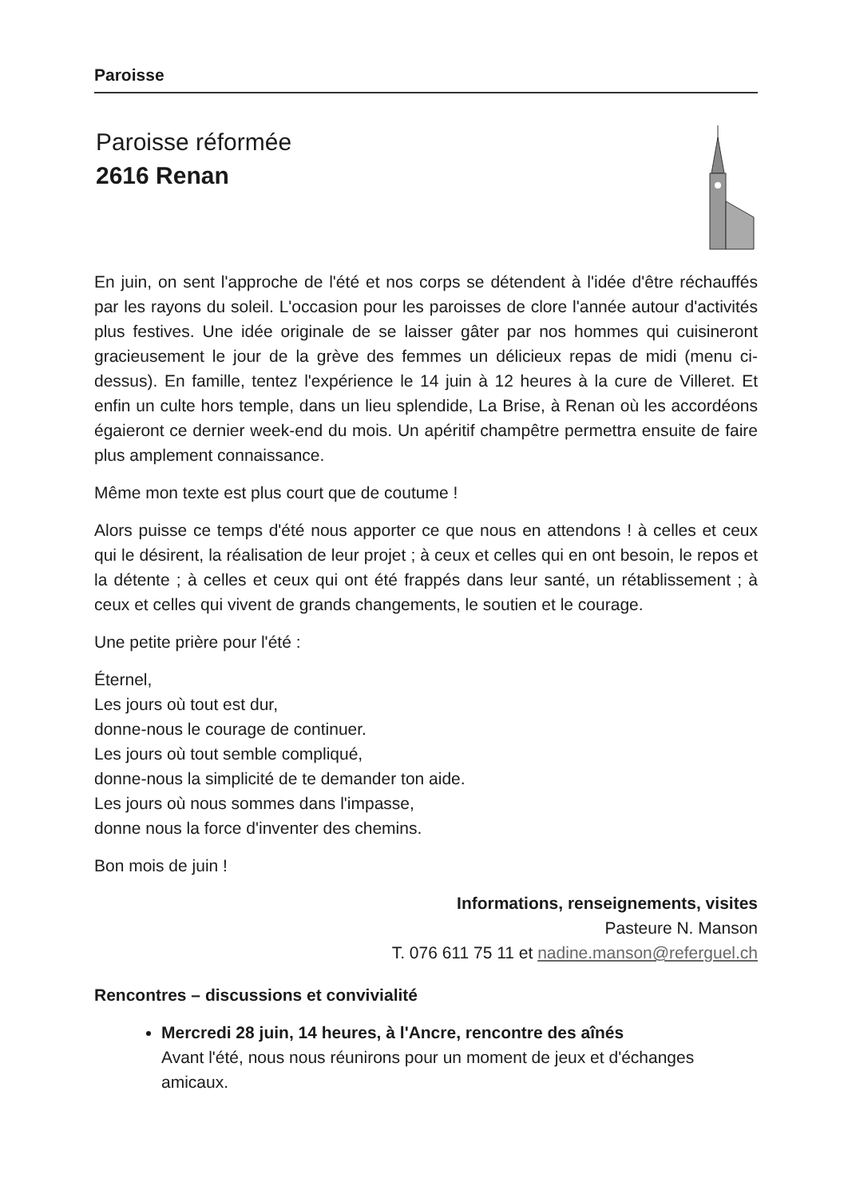Paroisse
Paroisse réformée
2616 Renan
En juin, on sent l'approche de l'été et nos corps se détendent à l'idée d'être réchauffés par les rayons du soleil. L'occasion pour les paroisses de clore l'année autour d'activités plus festives. Une idée originale de se laisser gâter par nos hommes qui cuisineront gracieusement le jour de la grève des femmes un délicieux repas de midi (menu ci-dessus). En famille, tentez l'expérience le 14 juin à 12 heures à la cure de Villeret. Et enfin un culte hors temple, dans un lieu splendide, La Brise, à Renan où les accordéons égaieront ce dernier week-end du mois. Un apéritif champêtre permettra ensuite de faire plus amplement connaissance.
Même mon texte est plus court que de coutume !
Alors puisse ce temps d'été nous apporter ce que nous en attendons ! à celles et ceux qui le désirent, la réalisation de leur projet ; à ceux et celles qui en ont besoin, le repos et la détente ; à celles et ceux qui ont été frappés dans leur santé, un rétablissement ; à ceux et celles qui vivent de grands changements, le soutien et le courage.
Une petite prière pour l'été :
Éternel,
Les jours où tout est dur,
donne-nous le courage de continuer.
Les jours où tout semble compliqué,
donne-nous la simplicité de te demander ton aide.
Les jours où nous sommes dans l'impasse,
donne nous la force d'inventer des chemins.
Bon mois de juin !
Informations, renseignements, visites
Pasteure N. Manson
T. 076 611 75 11 et nadine.manson@referguel.ch
Rencontres – discussions et convivialité
Mercredi 28 juin, 14 heures, à l'Ancre, rencontre des aînés
Avant l'été, nous nous réunirons pour un moment de jeux et d'échanges amicaux.